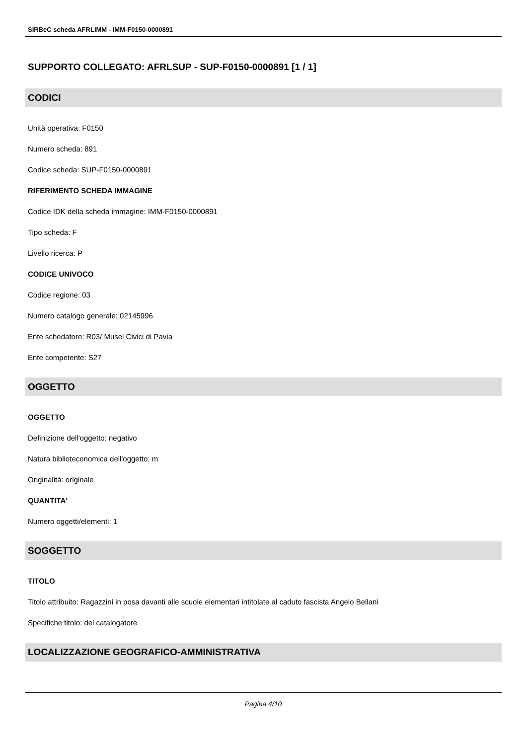SIRBeC scheda AFRLIMM - IMM-F0150-0000891
SUPPORTO COLLEGATO: AFRLSUP - SUP-F0150-0000891 [1 / 1]
CODICI
Unità operativa: F0150
Numero scheda: 891
Codice scheda: SUP-F0150-0000891
RIFERIMENTO SCHEDA IMMAGINE
Codice IDK della scheda immagine: IMM-F0150-0000891
Tipo scheda: F
Livello ricerca: P
CODICE UNIVOCO
Codice regione: 03
Numero catalogo generale: 02145996
Ente schedatore: R03/ Musei Civici di Pavia
Ente competente: S27
OGGETTO
OGGETTO
Definizione dell'oggetto: negativo
Natura biblioteconomica dell'oggetto: m
Originalità: originale
QUANTITA'
Numero oggetti/elementi: 1
SOGGETTO
TITOLO
Titolo attribuito: Ragazzini in posa davanti alle scuole elementari intitolate al caduto fascista Angelo Bellani
Specifiche titolo: del catalogatore
LOCALIZZAZIONE GEOGRAFICO-AMMINISTRATIVA
Pagina 4/10